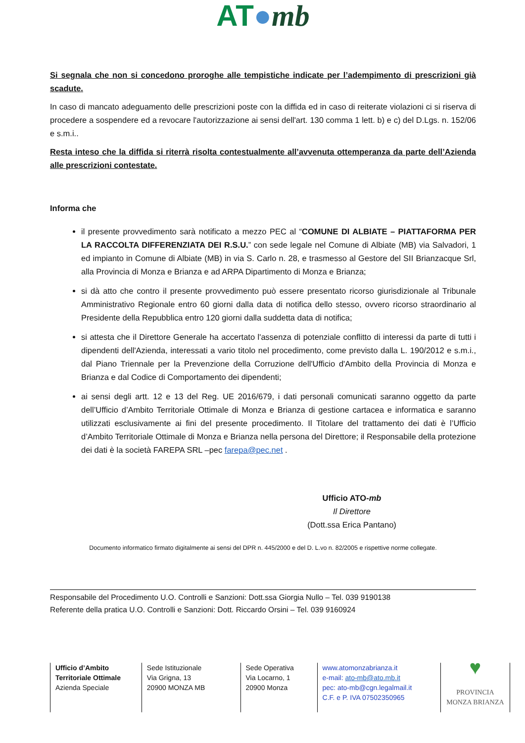AT●mb
Si segnala che non si concedono proroghe alle tempistiche indicate per l’adempimento di prescrizioni già scadute.
In caso di mancato adeguamento delle prescrizioni poste con la diffida ed in caso di reiterate violazioni ci si riserva di procedere a sospendere ed a revocare l'autorizzazione ai sensi dell'art. 130 comma 1 lett. b) e c) del D.Lgs. n. 152/06 e s.m.i..
Resta inteso che la diffida si riterrà risolta contestualmente all’avvenuta ottemperanza da parte dell’Azienda alle prescrizioni contestate.
Informa che
il presente provvedimento sarà notificato a mezzo PEC al “COMUNE DI ALBIATE – PIATTAFORMA PER LA RACCOLTA DIFFERENZIATA DEI R.S.U.” con sede legale nel Comune di Albiate (MB) via Salvadori, 1 ed impianto in Comune di Albiate (MB) in via S. Carlo n. 28, e trasmesso al Gestore del SII Brianzacque Srl, alla Provincia di Monza e Brianza e ad ARPA Dipartimento di Monza e Brianza;
si dà atto che contro il presente provvedimento può essere presentato ricorso giurisdizionale al Tribunale Amministrativo Regionale entro 60 giorni dalla data di notifica dello stesso, ovvero ricorso straordinario al Presidente della Repubblica entro 120 giorni dalla suddetta data di notifica;
si attesta che il Direttore Generale ha accertato l'assenza di potenziale conflitto di interessi da parte di tutti i dipendenti dell'Azienda, interessati a vario titolo nel procedimento, come previsto dalla L. 190/2012 e s.m.i., dal Piano Triennale per la Prevenzione della Corruzione dell'Ufficio d'Ambito della Provincia di Monza e Brianza e dal Codice di Comportamento dei dipendenti;
ai sensi degli artt. 12 e 13 del Reg. UE 2016/679, i dati personali comunicati saranno oggetto da parte dell’Ufficio d’Ambito Territoriale Ottimale di Monza e Brianza di gestione cartacea e informatica e saranno utilizzati esclusivamente ai fini del presente procedimento. Il Titolare del trattamento dei dati è l’Ufficio d’Ambito Territoriale Ottimale di Monza e Brianza nella persona del Direttore; il Responsabile della protezione dei dati è la società FAREPA SRL –pec farepa@pec.net .
Ufficio ATO-mb
Il Direttore
(Dott.ssa Erica Pantano)
Documento informatico firmato digitalmente ai sensi del DPR n. 445/2000 e del D. L.vo n. 82/2005 e rispettive norme collegate.
Responsabile del Procedimento U.O. Controlli e Sanzioni: Dott.ssa Giorgia Nullo – Tel. 039 9190138
Referente della pratica U.O. Controlli e Sanzioni: Dott. Riccardo Orsini – Tel. 039 9160924
Ufficio d’Ambito Territoriale Ottimale
Azienda Speciale
Sede Istituzionale
Via Grigna, 13
20900 MONZA MB
Sede Operativa
Via Locarno, 1
20900 Monza
www.atomonzabrianza.it
e-mail: ato-mb@ato.mb.it
pec: ato-mb@cgn.legalmail.it
C.F. e P. IVA 07502350965
♥
PROVINCIA
MONZA BRIANZA